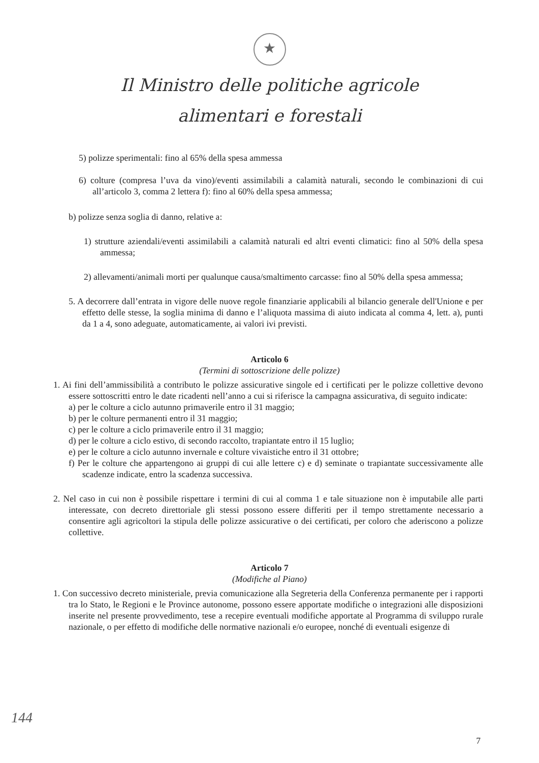★
Il Ministro delle politiche agricole
alimentari e forestali
5) polizze sperimentali: fino al 65% della spesa ammessa
6) colture (compresa l’uva da vino)/eventi assimilabili a calamità naturali, secondo le combinazioni di cui all’articolo 3, comma 2 lettera f): fino al 60% della spesa ammessa;
b) polizze senza soglia di danno, relative a:
1) strutture aziendali/eventi assimilabili a calamità naturali ed altri eventi climatici: fino al 50% della spesa ammessa;
2) allevamenti/animali morti per qualunque causa/smaltimento carcasse: fino al 50% della spesa ammessa;
5. A decorrere dall’entrata in vigore delle nuove regole finanziarie applicabili al bilancio generale dell'Unione e per effetto delle stesse, la soglia minima di danno e l’aliquota massima di aiuto indicata al comma 4, lett. a), punti da 1 a 4, sono adeguate, automaticamente, ai valori ivi previsti.
Articolo 6
(Termini di sottoscrizione delle polizze)
1. Ai fini dell’ammissibilità a contributo le polizze assicurative singole ed i certificati per le polizze collettive devono essere sottoscritti entro le date ricadenti nell’anno a cui si riferisce la campagna assicurativa, di seguito indicate:
a) per le colture a ciclo autunno primaverile entro il 31 maggio;
b) per le colture permanenti entro il 31 maggio;
c) per le colture a ciclo primaverile entro il 31 maggio;
d) per le colture a ciclo estivo, di secondo raccolto, trapiantate entro il 15 luglio;
e) per le colture a ciclo autunno invernale e colture vivaistiche entro il 31 ottobre;
f) Per le colture che appartengono ai gruppi di cui alle lettere c) e d) seminate o trapiantate successivamente alle scadenze indicate, entro la scadenza successiva.
2. Nel caso in cui non è possibile rispettare i termini di cui al comma 1 e tale situazione non è imputabile alle parti interessate, con decreto direttoriale gli stessi possono essere differiti per il tempo strettamente necessario a consentire agli agricoltori la stipula delle polizze assicurative o dei certificati, per coloro che aderiscono a polizze collettive.
Articolo 7
(Modifiche al Piano)
1. Con successivo decreto ministeriale, previa comunicazione alla Segreteria della Conferenza permanente per i rapporti tra lo Stato, le Regioni e le Province autonome, possono essere apportate modifiche o integrazioni alle disposizioni inserite nel presente provvedimento, tese a recepire eventuali modifiche apportate al Programma di sviluppo rurale nazionale, o per effetto di modifiche delle normative nazionali e/o europee, nonché di eventuali esigenze di
144
7